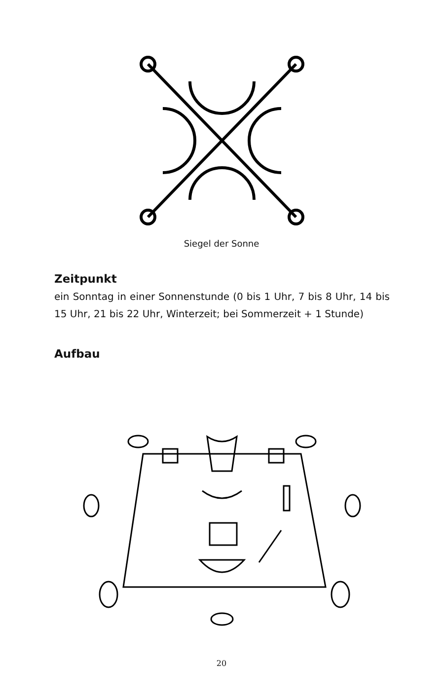Siegel der Sonne
Zeitpunkt
ein Sonntag in einer Sonnenstunde (0 bis 1 Uhr, 7 bis 8 Uhr, 14 bis 15 Uhr, 21 bis 22 Uhr, Winterzeit; bei Sommerzeit + 1 Stunde)
Aufbau
20